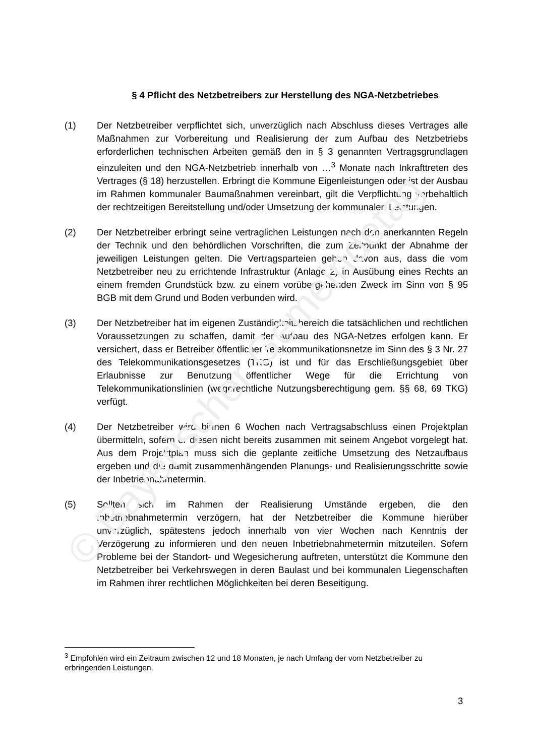§ 4 Pflicht des Netzbetreibers zur Herstellung des NGA-Netzbetriebes
(1) Der Netzbetreiber verpflichtet sich, unverzüglich nach Abschluss dieses Vertrages alle Maßnahmen zur Vorbereitung und Realisierung der zum Aufbau des Netzbetriebs erforderlichen technischen Arbeiten gemäß den in § 3 genannten Vertragsgrundlagen einzuleiten und den NGA-Netzbetrieb innerhalb von …<sup>3</sup> Monate nach Inkrafttreten des Vertrages (§ 18) herzustellen. Erbringt die Kommune Eigenleistungen oder ist der Ausbau im Rahmen kommunaler Baumaßnahmen vereinbart, gilt die Verpflichtung vorbehaltlich der rechtzeitigen Bereitstellung und/oder Umsetzung der kommunalen Leistungen.
(2) Der Netzbetreiber erbringt seine vertraglichen Leistungen nach den anerkannten Regeln der Technik und den behördlichen Vorschriften, die zum Zeitpunkt der Abnahme der jeweiligen Leistungen gelten. Die Vertragsparteien gehen davon aus, dass die vom Netzbetreiber neu zu errichtende Infrastruktur (Anlage 2) in Ausübung eines Rechts an einem fremden Grundstück bzw. zu einem vorübergehenden Zweck im Sinn von § 95 BGB mit dem Grund und Boden verbunden wird.
(3) Der Netzbetreiber hat im eigenen Zuständigkeitsbereich die tatsächlichen und rechtlichen Voraussetzungen zu schaffen, damit der Aufbau des NGA-Netzes erfolgen kann. Er versichert, dass er Betreiber öffentlicher Telekommunikationsnetze im Sinn des § 3 Nr. 27 des Telekommunikationsgesetzes (TKG) ist und für das Erschließungsgebiet über Erlaubnisse zur Benutzung öffentlicher Wege für die Errichtung von Telekommunikationslinien (wegerechtliche Nutzungsberechtigung gem. §§ 68, 69 TKG) verfügt.
(4) Der Netzbetreiber wird binnen 6 Wochen nach Vertragsabschluss einen Projektplan übermitteln, sofern er diesen nicht bereits zusammen mit seinem Angebot vorgelegt hat. Aus dem Projektplan muss sich die geplante zeitliche Umsetzung des Netzaufbaus ergeben und die damit zusammenhängenden Planungs- und Realisierungsschritte sowie der Inbetriebnahmetermin.
(5) Sollten sich im Rahmen der Realisierung Umstände ergeben, die den Inbetriebnahmetermin verzögern, hat der Netzbetreiber die Kommune hierüber unverzüglich, spätestens jedoch innerhalb von vier Wochen nach Kenntnis der Verzögerung zu informieren und den neuen Inbetriebnahmetermin mitzuteilen. Sofern Probleme bei der Standort- und Wegesicherung auftreten, unterstützt die Kommune den Netzbetreiber bei Verkehrswegen in deren Baulast und bei kommunalen Liegenschaften im Rahmen ihrer rechtlichen Möglichkeiten bei deren Beseitigung.
<sup>3</sup> Empfohlen wird ein Zeitraum zwischen 12 und 18 Monaten, je nach Umfang der vom Netzbetreiber zu erbringenden Leistungen.
3
© Bayerischer Gemeindetag